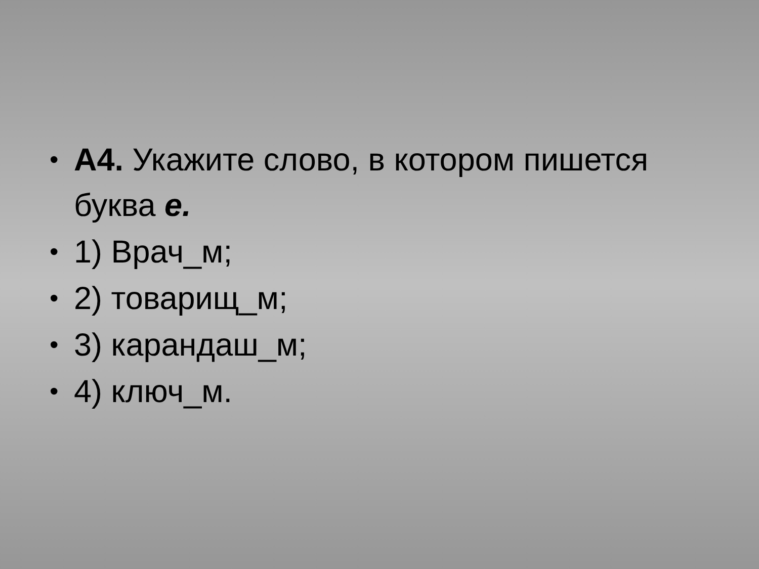• А4. Укажите слово, в котором пишется буква е.
• 1) Врач_м;
• 2) товарищ_м;
• 3) карандаш_м;
• 4) ключ_м.